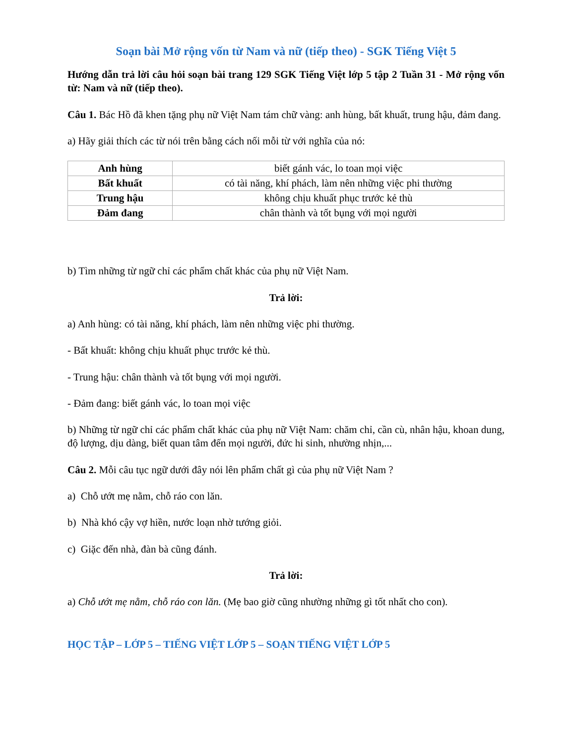Soạn bài Mở rộng vốn từ Nam và nữ (tiếp theo) - SGK Tiếng Việt 5
Hướng dẫn trả lời câu hỏi soạn bài trang 129 SGK Tiếng Việt lớp 5 tập 2 Tuần 31 - Mở rộng vốn từ: Nam và nữ (tiếp theo).
Câu 1. Bác Hồ đã khen tặng phụ nữ Việt Nam tám chữ vàng: anh hùng, bất khuất, trung hậu, đảm đang.
a) Hãy giải thích các từ nói trên bằng cách nối mỗi từ với nghĩa của nó:
| Anh hùng | biết gánh vác, lo toan mọi việc |
| Bất khuất | có tài năng, khí phách, làm nên những việc phi thường |
| Trung hậu | không chịu khuất phục trước kẻ thù |
| Đảm đang | chân thành và tốt bụng với mọi người |
b) Tìm những từ ngữ chỉ các phẩm chất khác của phụ nữ Việt Nam.
Trả lời:
a) Anh hùng: có tài năng, khí phách, làm nên những việc phi thường.
- Bất khuất: không chịu khuất phục trước kẻ thù.
- Trung hậu: chân thành và tốt bụng với mọi người.
- Đảm đang: biết gánh vác, lo toan mọi việc
b) Những từ ngữ chỉ các phẩm chất khác của phụ nữ Việt Nam: chăm chỉ, cần cù, nhân hậu, khoan dung, độ lượng, dịu dàng, biết quan tâm đến mọi người, đức hi sinh, nhường nhịn,...
Câu 2. Mỗi câu tục ngữ dưới đây nói lên phẩm chất gì của phụ nữ Việt Nam ?
a) Chỗ ướt mẹ nằm, chỗ ráo con lăn.
b) Nhà khó cậy vợ hiền, nước loạn nhờ tướng giỏi.
c) Giặc đến nhà, đàn bà cũng đánh.
Trả lời:
a) Chỗ ướt mẹ nằm, chỗ ráo con lăn. (Mẹ bao giờ cũng nhường những gì tốt nhất cho con).
HỌC TẬP – LỚP 5 – TIẾNG VIỆT LỚP 5 – SOẠN TIẾNG VIỆT LỚP 5